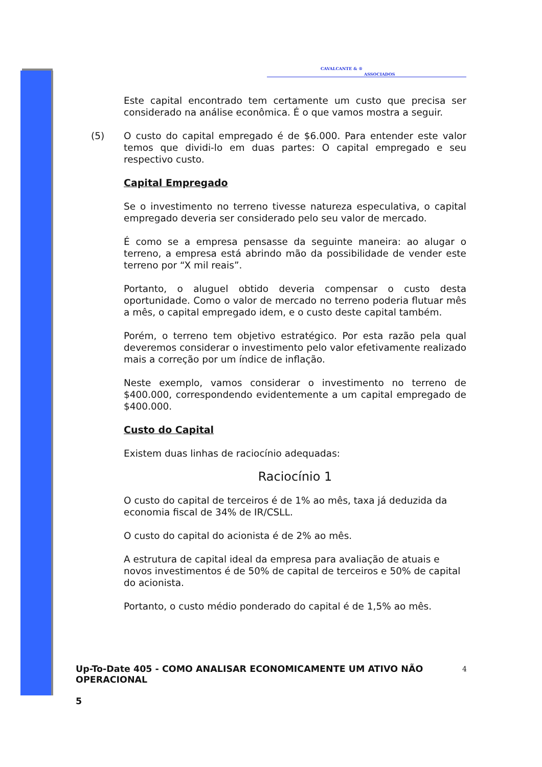CAVALCANTE & ®
ASSOCIADOS
Este capital encontrado tem certamente um custo que precisa ser considerado na análise econômica. É o que vamos mostra a seguir.
(5) O custo do capital empregado é de $6.000. Para entender este valor temos que dividi-lo em duas partes: O capital empregado e seu respectivo custo.
Capital Empregado
Se o investimento no terreno tivesse natureza especulativa, o capital empregado deveria ser considerado pelo seu valor de mercado.
É como se a empresa pensasse da seguinte maneira: ao alugar o terreno, a empresa está abrindo mão da possibilidade de vender este terreno por “X mil reais”.
Portanto, o aluguel obtido deveria compensar o custo desta oportunidade. Como o valor de mercado no terreno poderia flutuar mês a mês, o capital empregado idem, e o custo deste capital também.
Porém, o terreno tem objetivo estratégico. Por esta razão pela qual deveremos considerar o investimento pelo valor efetivamente realizado mais a correção por um índice de inflação.
Neste exemplo, vamos considerar o investimento no terreno de $400.000, correspondendo evidentemente a um capital empregado de $400.000.
Custo do Capital
Existem duas linhas de raciocínio adequadas:
Raciocínio 1
O custo do capital de terceiros é de 1% ao mês, taxa já deduzida da economia fiscal de 34% de IR/CSLL.
O custo do capital do acionista é de 2% ao mês.
A estrutura de capital ideal da empresa para avaliação de atuais e novos investimentos é de 50% de capital de terceiros e 50% de capital do acionista.
Portanto, o custo médio ponderado do capital é de 1,5% ao mês.
4
Up-To-Date 405 - COMO ANALISAR ECONOMICAMENTE UM ATIVO NÃO
OPERACIONAL
5